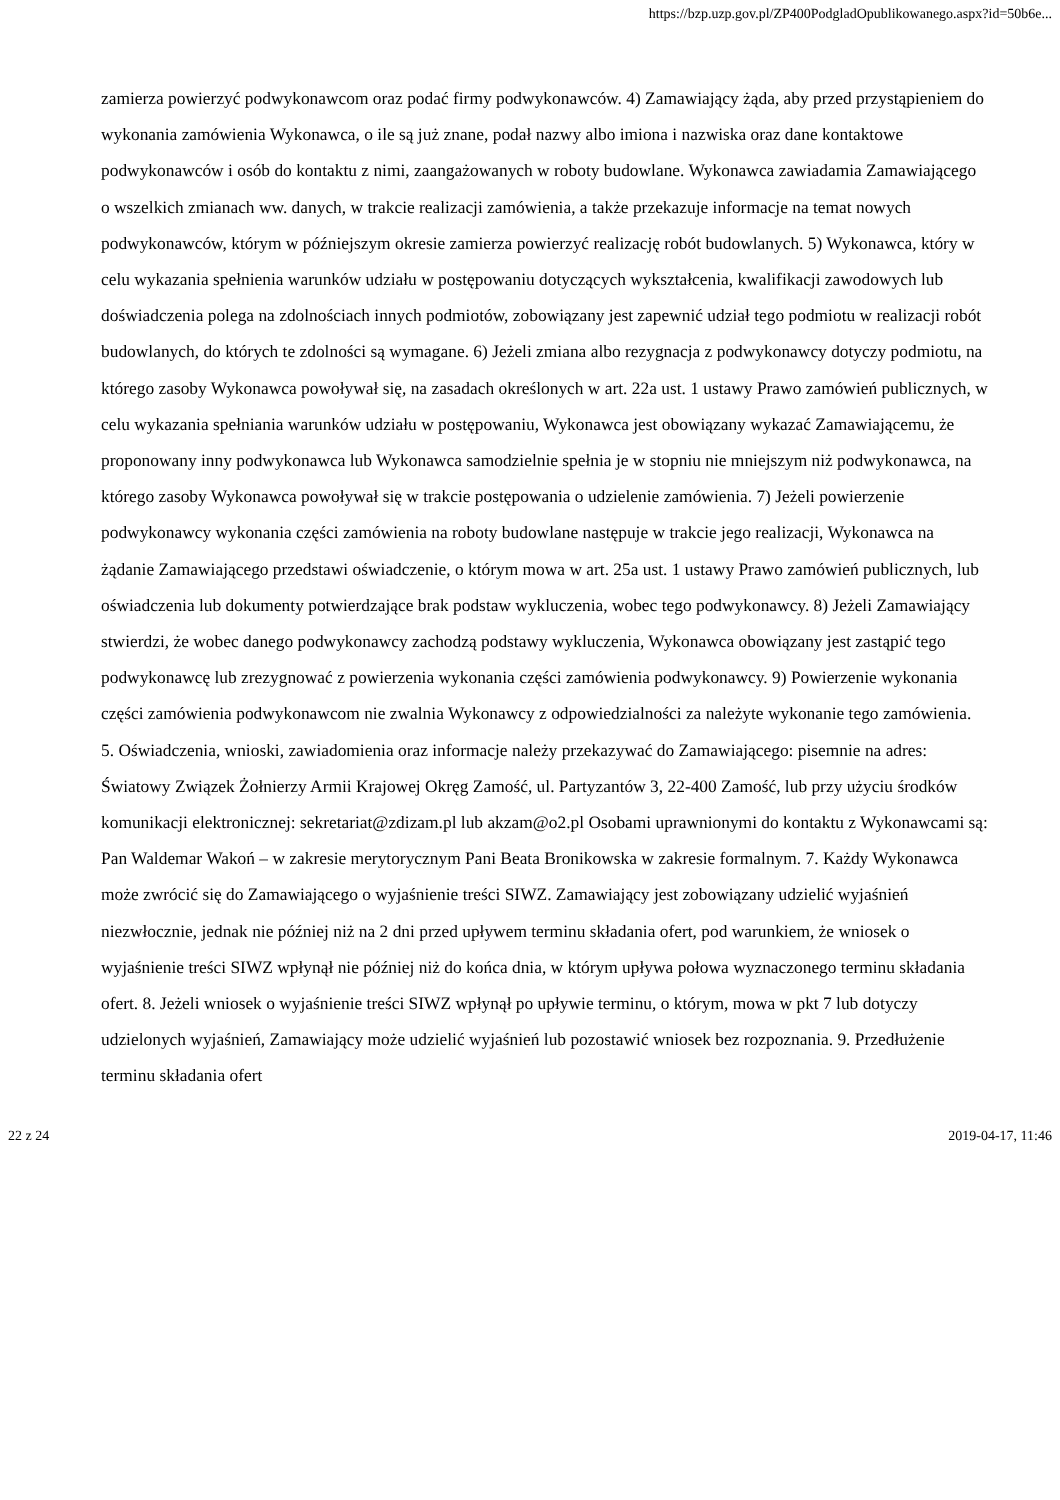https://bzp.uzp.gov.pl/ZP400PodgladOpublikowanego.aspx?id=50b6e...
zamierza powierzyć podwykonawcom oraz podać firmy podwykonawców. 4) Zamawiający żąda, aby przed przystąpieniem do wykonania zamówienia Wykonawca, o ile są już znane, podał nazwy albo imiona i nazwiska oraz dane kontaktowe podwykonawców i osób do kontaktu z nimi, zaangażowanych w roboty budowlane. Wykonawca zawiadamia Zamawiającego o wszelkich zmianach ww. danych, w trakcie realizacji zamówienia, a także przekazuje informacje na temat nowych podwykonawców, którym w późniejszym okresie zamierza powierzyć realizację robót budowlanych. 5) Wykonawca, który w celu wykazania spełnienia warunków udziału w postępowaniu dotyczących wykształcenia, kwalifikacji zawodowych lub doświadczenia polega na zdolnościach innych podmiotów, zobowiązany jest zapewnić udział tego podmiotu w realizacji robót budowlanych, do których te zdolności są wymagane. 6) Jeżeli zmiana albo rezygnacja z podwykonawcy dotyczy podmiotu, na którego zasoby Wykonawca powoływał się, na zasadach określonych w art. 22a ust. 1 ustawy Prawo zamówień publicznych, w celu wykazania spełniania warunków udziału w postępowaniu, Wykonawca jest obowiązany wykazać Zamawiającemu, że proponowany inny podwykonawca lub Wykonawca samodzielnie spełnia je w stopniu nie mniejszym niż podwykonawca, na którego zasoby Wykonawca powoływał się w trakcie postępowania o udzielenie zamówienia. 7) Jeżeli powierzenie podwykonawcy wykonania części zamówienia na roboty budowlane następuje w trakcie jego realizacji, Wykonawca na żądanie Zamawiającego przedstawi oświadczenie, o którym mowa w art. 25a ust. 1 ustawy Prawo zamówień publicznych, lub oświadczenia lub dokumenty potwierdzające brak podstaw wykluczenia, wobec tego podwykonawcy. 8) Jeżeli Zamawiający stwierdzi, że wobec danego podwykonawcy zachodzą podstawy wykluczenia, Wykonawca obowiązany jest zastąpić tego podwykonawcę lub zrezygnować z powierzenia wykonania części zamówienia podwykonawcy. 9) Powierzenie wykonania części zamówienia podwykonawcom nie zwalnia Wykonawcy z odpowiedzialności za należyte wykonanie tego zamówienia. 5. Oświadczenia, wnioski, zawiadomienia oraz informacje należy przekazywać do Zamawiającego: pisemnie na adres: Światowy Związek Żołnierzy Armii Krajowej Okręg Zamość, ul. Partyzantów 3, 22-400 Zamość, lub przy użyciu środków komunikacji elektronicznej: sekretariat@zdizam.pl lub akzam@o2.pl Osobami uprawnionymi do kontaktu z Wykonawcami są: Pan Waldemar Wakoń – w zakresie merytorycznym Pani Beata Bronikowska w zakresie formalnym. 7. Każdy Wykonawca może zwrócić się do Zamawiającego o wyjaśnienie treści SIWZ. Zamawiający jest zobowiązany udzielić wyjaśnień niezwłocznie, jednak nie później niż na 2 dni przed upływem terminu składania ofert, pod warunkiem, że wniosek o wyjaśnienie treści SIWZ wpłynął nie później niż do końca dnia, w którym upływa połowa wyznaczonego terminu składania ofert. 8. Jeżeli wniosek o wyjaśnienie treści SIWZ wpłynął po upływie terminu, o którym, mowa w pkt 7 lub dotyczy udzielonych wyjaśnień, Zamawiający może udzielić wyjaśnień lub pozostawić wniosek bez rozpoznania. 9. Przedłużenie terminu składania ofert
22 z 24 2019-04-17, 11:46